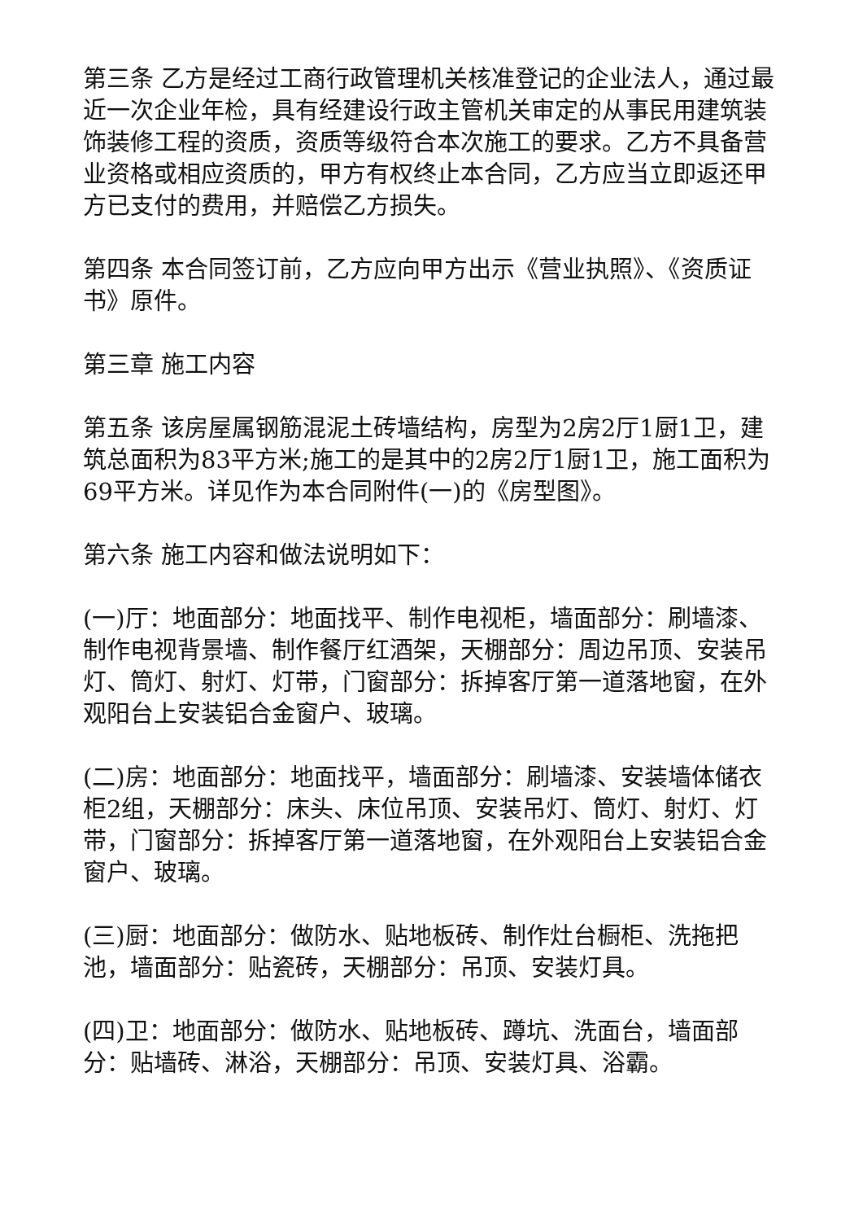第三条 乙方是经过工商行政管理机关核准登记的企业法人，通过最近一次企业年检，具有经建设行政主管机关审定的从事民用建筑装饰装修工程的资质，资质等级符合本次施工的要求。乙方不具备营业资格或相应资质的，甲方有权终止本合同，乙方应当立即返还甲方已支付的费用，并赔偿乙方损失。
第四条 本合同签订前，乙方应向甲方出示《营业执照》、《资质证书》原件。
第三章 施工内容
第五条 该房屋属钢筋混泥土砖墙结构，房型为2房2厅1厨1卫，建筑总面积为83平方米;施工的是其中的2房2厅1厨1卫，施工面积为69平方米。详见作为本合同附件(一)的《房型图》。
第六条 施工内容和做法说明如下：
(一)厅：地面部分：地面找平、制作电视柜，墙面部分：刷墙漆、制作电视背景墙、制作餐厅红酒架，天棚部分：周边吊顶、安装吊灯、筒灯、射灯、灯带，门窗部分：拆掉客厅第一道落地窗，在外观阳台上安装铝合金窗户、玻璃。
(二)房：地面部分：地面找平，墙面部分：刷墙漆、安装墙体储衣柜2组，天棚部分：床头、床位吊顶、安装吊灯、筒灯、射灯、灯带，门窗部分：拆掉客厅第一道落地窗，在外观阳台上安装铝合金窗户、玻璃。
(三)厨：地面部分：做防水、贴地板砖、制作灶台橱柜、洗拖把池，墙面部分：贴瓷砖，天棚部分：吊顶、安装灯具。
(四)卫：地面部分：做防水、贴地板砖、蹲坑、洗面台，墙面部分：贴墙砖、淋浴，天棚部分：吊顶、安装灯具、浴霸。